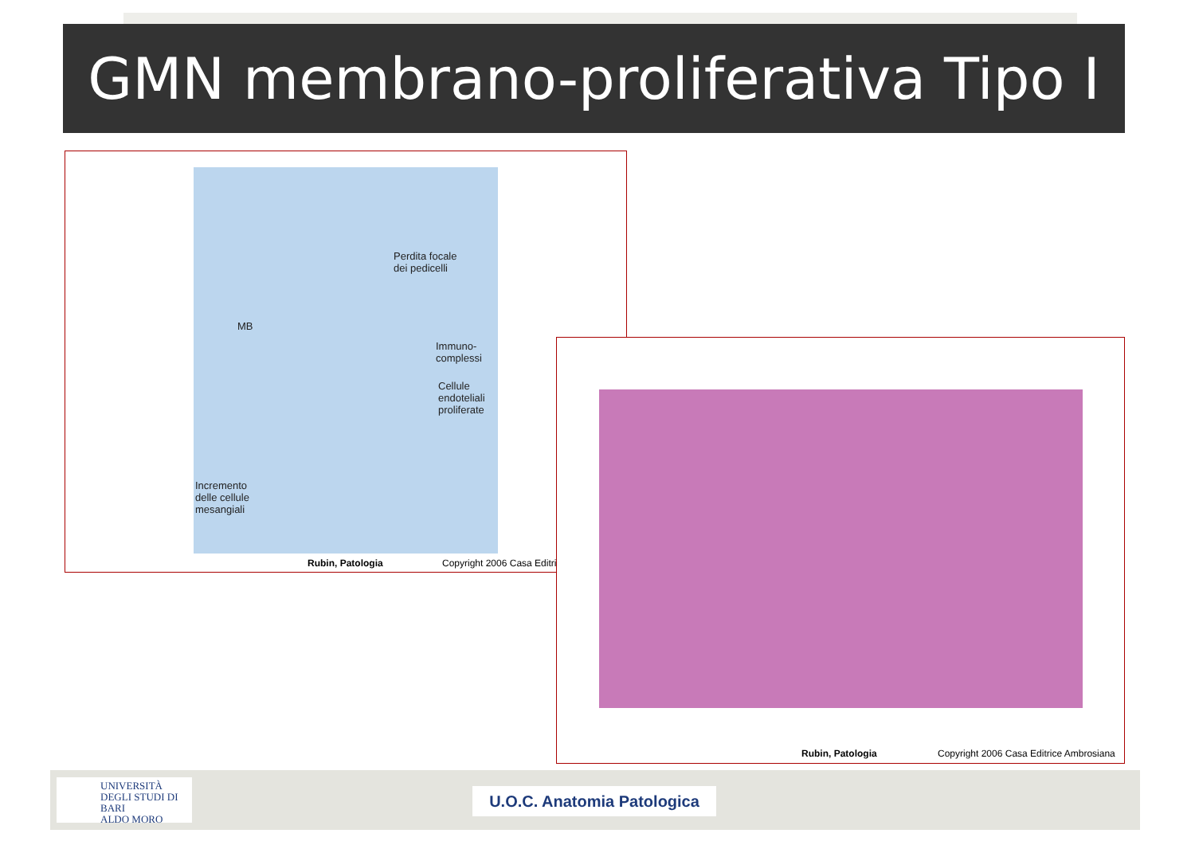GMN membrano-proliferativa Tipo I
Perdita focale
dei pedicelli
MB
Immuno-
complessi
Cellule
endoteliali
proliferate
Incremento
delle cellule
mesangiali
Rubin, Patologia Copyright 2006 Casa Editric
Rubin, Patologia
Copyright 2006 Casa Editrice Ambrosiana
UNIVERSITÀ
DEGLI STUDI DI BARI
ALDO MORO
U.O.C. Anatomia Patologica